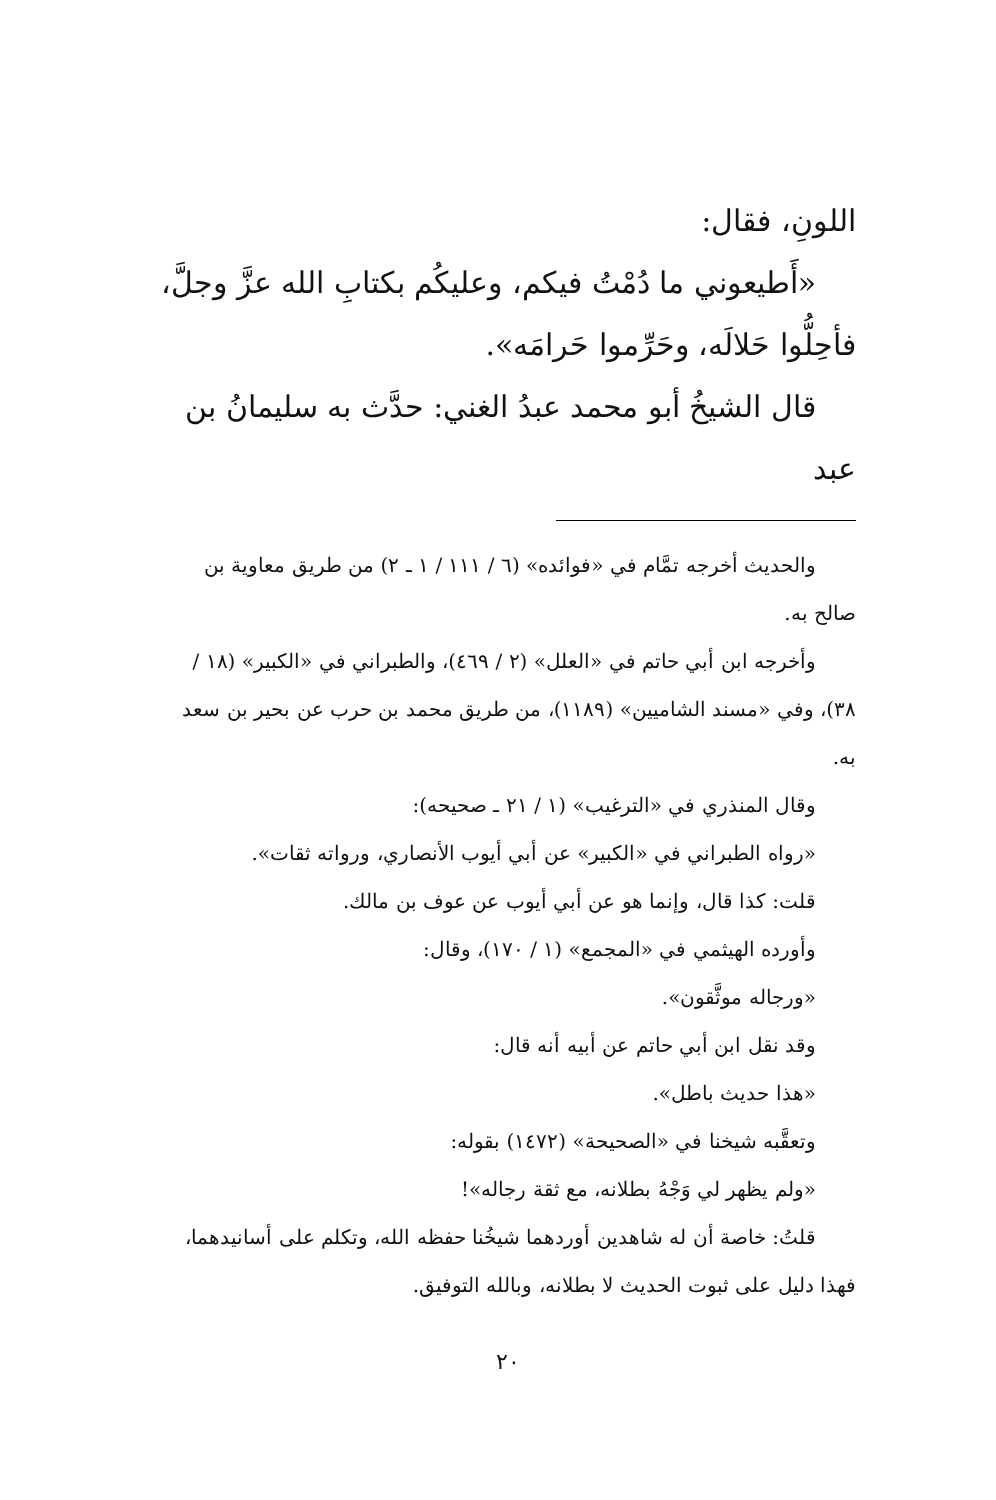اللونِ، فقال:
«أَطيعوني ما دُمْتُ فيكم، وعليكُم بكتابِ الله عزَّ وجلَّ،
فأحِلُّوا حَلالَه، وحَرِّموا حَرامَه».
قال الشيخُ أبو محمد عبدُ الغني: حدَّث به سليمانُ بن عبد
والحديث أخرجه تمَّام في «فوائده» (٦ / ١١١ / ١ ـ ٢) من طريق معاوية بن صالح به.
وأخرجه ابن أبي حاتم في «العلل» (٢ / ٤٦٩)، والطبراني في «الكبير» (١٨ / ٣٨)، وفي «مسند الشاميين» (١١٨٩)، من طريق محمد بن حرب عن بحير بن سعد به.
وقال المنذري في «الترغيب» (١ / ٢١ ـ صحيحه):
«رواه الطبراني في «الكبير» عن أبي أيوب الأنصاري، ورواته ثقات».
قلت: كذا قال، وإنما هو عن أبي أيوب عن عوف بن مالك.
وأورده الهيثمي في «المجمع» (١ / ١٧٠)، وقال:
«ورجاله موثَّقون».
وقد نقل ابن أبي حاتم عن أبيه أنه قال:
«هذا حديث باطل».
وتعقَّبه شيخنا في «الصحيحة» (١٤٧٢) بقوله:
«ولم يظهر لي وَجْهُ بطلانه، مع ثقة رجاله»!
قلتُ: خاصة أن له شاهدين أوردهما شيخُنا حفظه الله، وتكلم على أسانيدهما، فهذا دليل على ثبوت الحديث لا بطلانه، وبالله التوفيق.
٢٠